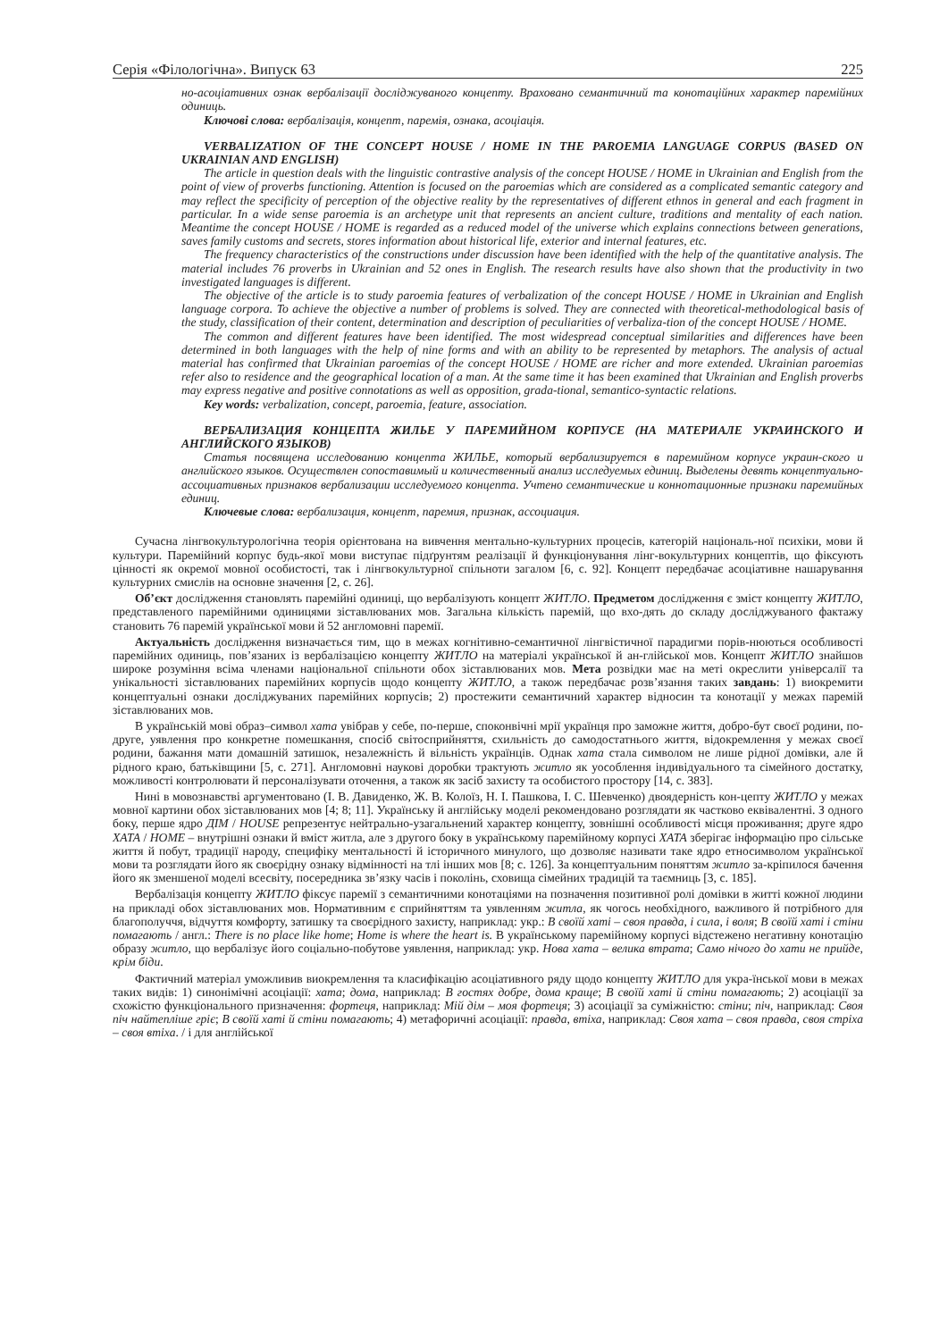Серія «Філологічна». Випуск 63 225
но-асоціативних ознак вербалізації досліджуваного концепту. Враховано семантичний та конотаційних характер паремійних одиниць.
Ключові слова: вербалізація, концепт, паремія, ознака, асоціація.
VERBALIZATION OF THE CONCEPT HOUSE / HOME IN THE PAROEMIA LANGUAGE CORPUS (BASED ON UKRAINIAN AND ENGLISH)
The article in question deals with the linguistic contrastive analysis of the concept HOUSE / HOME in Ukrainian and English from the point of view of proverbs functioning. Attention is focused on the paroemias which are considered as a complicated semantic category and may reflect the specificity of perception of the objective reality by the representatives of different ethnos in general and each fragment in particular. In a wide sense paroemia is an archetype unit that represents an ancient culture, traditions and mentality of each nation. Meantime the concept HOUSE / HOME is regarded as a reduced model of the universe which explains connections between generations, saves family customs and secrets, stores information about historical life, exterior and internal features, etc.
The frequency characteristics of the constructions under discussion have been identified with the help of the quantitative analysis. The material includes 76 proverbs in Ukrainian and 52 ones in English. The research results have also shown that the productivity in two investigated languages is different.
The objective of the article is to study paroemia features of verbalization of the concept HOUSE / HOME in Ukrainian and English language corpora. To achieve the objective a number of problems is solved. They are connected with theoretical-methodological basis of the study, classification of their content, determination and description of peculiarities of verbaliza-tion of the concept HOUSE / HOME.
The common and different features have been identified. The most widespread conceptual similarities and differences have been determined in both languages with the help of nine forms and with an ability to be represented by metaphors. The analysis of actual material has confirmed that Ukrainian paroemias of the concept HOUSE / HOME are richer and more extended. Ukrainian paroemias refer also to residence and the geographical location of a man. At the same time it has been examined that Ukrainian and English proverbs may express negative and positive connotations as well as opposition, grada-tional, semantico-syntactic relations.
Key words: verbalization, concept, paroemia, feature, association.
ВЕРБАЛИЗАЦИЯ КОНЦЕПТА ЖИЛЬЕ У ПАРЕМИЙНОМ КОРПУСЕ (НА МАТЕРИАЛЕ УКРАИНСКОГО И АНГЛИЙСКОГО ЯЗЫКОВ)
Статья посвящена исследованию концепта ЖИЛЬЕ, который вербализируется в паремийном корпусе украин-ского и английского языков. Осуществлен сопоставимый и количественный анализ исследуемых единиц. Выделены девять концептуально-ассоциативных признаков вербализации исследуемого концепта. Учтено семантические и коннотационные признаки паремийных единиц.
Ключевые слова: вербализация, концепт, паремия, признак, ассоциация.
Сучасна лінгвокультурологічна теорія орієнтована на вивчення ментально-культурних процесів, категорій національ-ної психіки, мови й культури. Паремійний корпус будь-якої мови виступає підґрунтям реалізації й функціонування лінг-вокультурних концептів, що фіксують цінності як окремої мовної особистості, так і лінгвокультурної спільноти загалом [6, с. 92]. Концепт передбачає асоціативне нашарування культурних смислів на основне значення [2, с. 26].
Об’єкт дослідження становлять паремійні одиниці, що вербалізують концепт ЖИТЛО. Предметом дослідження є зміст концепту ЖИТЛО, представленого паремійними одиницями зіставлюваних мов. Загальна кількість паремій, що вхо-дять до складу досліджуваного фактажу становить 76 паремій української мови й 52 англомовні паремії.
Актуальність дослідження визначається тим, що в межах когнітивно-семантичної лінгвістичної парадигми порів-нюються особливості паремійних одиниць, пов’язаних із вербалізацією концепту ЖИТЛО на матеріалі української й ан-глійської мов. Концепт ЖИТЛО знайшов широке розуміння всіма членами національної спільноти обох зіставлюваних мов. Мета розвідки має на меті окреслити універсалії та унікальності зіставлюваних паремійних корпусів щодо концепту ЖИТЛО, а також передбачає розв’язання таких завдань: 1) виокремити концептуальні ознаки досліджуваних паремійних корпусів; 2) простежити семантичний характер відносин та конотації у межах паремій зіставлюваних мов.
В українській мові образ–символ хата увібрав у себе, по-перше, споконвічні мрії українця про заможне життя, добро-бут своєї родини, по-друге, уявлення про конкретне помешкання, спосіб світосприйняття, схильність до самодостатнього життя, відокремлення у межах своєї родини, бажання мати домашній затишок, незалежність й вільність українців. Однак хата стала символом не лише рідної домівки, але й рідного краю, батьківщини [5, с. 271]. Англомовні наукові доробки трактують житло як уособлення індивідуального та сімейного достатку, можливості контролювати й персоналізувати оточення, а також як засіб захисту та особистого простору [14, с. 383].
Нині в мовознавстві аргументовано (І. В. Давиденко, Ж. В. Колоїз, Н. І. Пашкова, І. С. Шевченко) двоядерність кон-цепту ЖИТЛО у межах мовної картини обох зіставлюваних мов [4; 8; 11]. Українську й англійську моделі рекомендовано розглядати як частково еквівалентні. З одного боку, перше ядро ДІМ / HOUSE репрезентує нейтрально-узагальнений характер концепту, зовнішні особливості місця проживання; друге ядро ХАТА / HOME – внутрішні ознаки й вміст житла, але з другого боку в українському паремійному корпусі ХАТА зберігає інформацію про сільське життя й побут, традиції народу, специфіку ментальності й історичного минулого, що дозволяє називати таке ядро етносимволом української мови та розглядати його як своєрідну ознаку відмінності на тлі інших мов [8; с. 126]. За концептуальним поняттям житло за-кріпилося бачення його як зменшеної моделі всесвіту, посередника зв’язку часів і поколінь, сховища сімейних традицій та таємниць [3, с. 185].
Вербалізація концепту ЖИТЛО фіксує паремії з семантичними конотаціями на позначення позитивної ролі домівки в житті кожної людини на прикладі обох зіставлюваних мов. Нормативним є сприйняттям та уявленням житла, як чогось необхідного, важливого й потрібного для благополуччя, відчуття комфорту, затишку та своєрідного захисту, наприклад: укр.: В своїй хаті – своя правда, і сила, і воля; В своїй хаті і стіни помагають / англ.: There is no place like home; Home is where the heart is. В українському паремійному корпусі відстежено негативну конотацію образу житло, що вербалізує його соціально-побутове уявлення, наприклад: укр. Нова хата – велика втрата; Само нічого до хати не прийде, крім біди.
Фактичний матеріал уможливив виокремлення та класифікацію асоціативного ряду щодо концепту ЖИТЛО для укра-їнської мови в межах таких видів: 1) синонімічні асоціації: хата; дома, наприклад: В гостях добре, дома краще; В своїй хаті й стіни помагають; 2) асоціації за схожістю функціонального призначення: фортеця, наприклад: Мій дім – моя фортеця; 3) асоціації за суміжністю: стіни; піч, наприклад: Своя піч найтепліше гріє; В своїй хаті й стіни помагають; 4) метафоричні асоціації: правда, втіха, наприклад: Своя хата – своя правда, своя стріха – своя втіха. / і для англійської